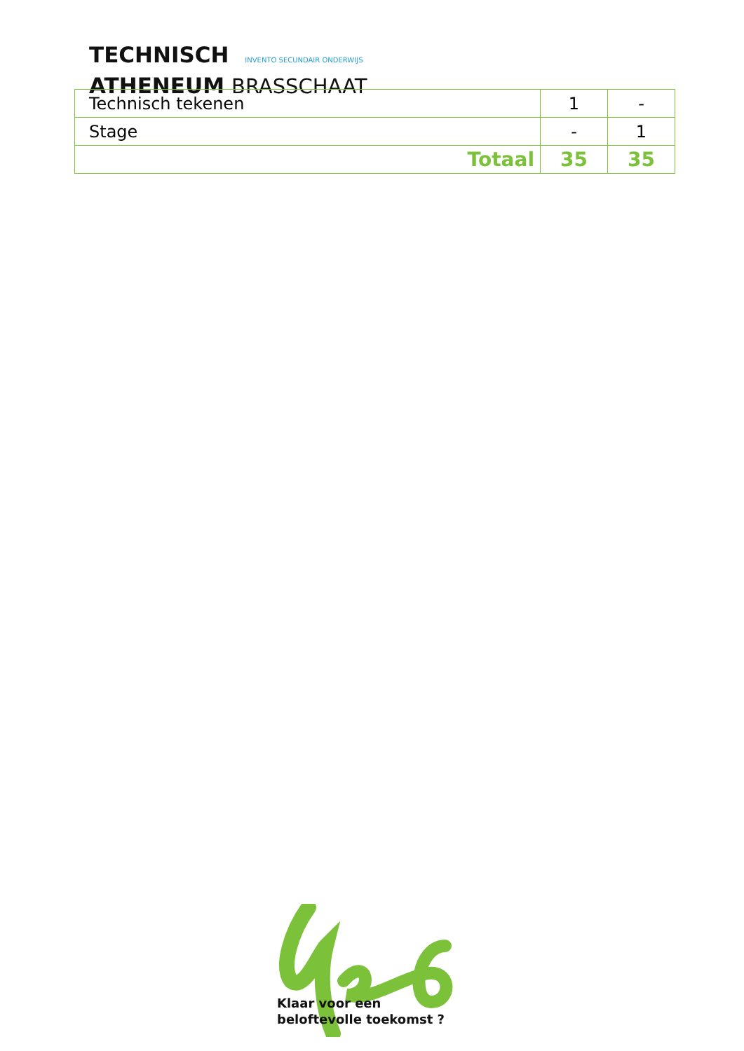TECHNISCH INVENTO SECUNDAIR ONDERWIJS
ATHENEUM BRASSCHAAT
| Technisch tekenen | 1 | - |
| Stage | - | 1 |
| Totaal | 35 | 35 |
Klaar voor een
beloftevolle toekomst ?